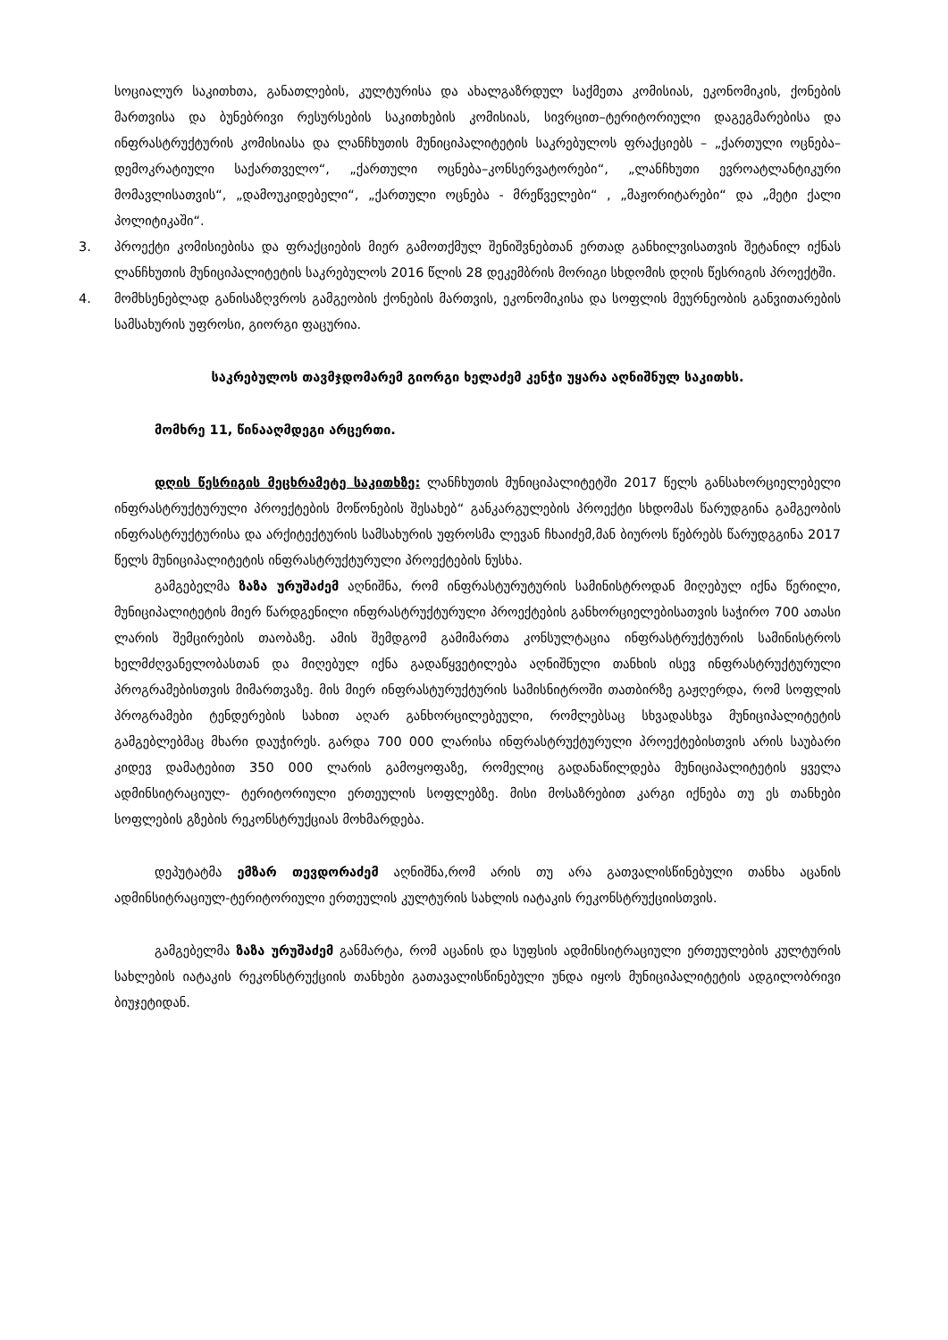სოციალურ საკითხთა, განათლების, კულტურისა და ახალგაზრდულ საქმეთა კომისიას, ეკონომიკის, ქონების მართვისა და ბუნებრივი რესურსების საკითხების კომისიას, სივრცით–ტერიტორიული დაგეგმარებისა და ინფრასტრუქტურის კომისიასა და ლანჩხუთის მუნიციპალიტეტის საკრებულოს ფრაქციებს – „ქართული ოცნება–დემოკრატიული საქართველო“, „ქართული ოცნება–კონსერვატორები“, „ლანჩხუთი ევროატლანტიკური მომავლისათვის“, „დამოუკიდებელი“, „ქართული ოცნება - მრეწველები“ , „მაჟორიტარები“ და „მეტი ქალი პოლიტიკაში“.
3. პროექტი კომისიებისა და ფრაქციების მიერ გამოთქმულ შენიშვნებთან ერთად განხილვისათვის შეტანილ იქნას ლანჩხუთის მუნიციპალიტეტის საკრებულოს 2016 წლის 28 დეკემბრის მორიგი სხდომის დღის წესრიგის პროექტში.
4. მომხსენებლად განისაზღვროს გამგეობის ქონების მართვის, ეკონომიკისა და სოფლის მეურნეობის განვითარების სამსახურის უფროსი, გიორგი ფაცურია.
საკრებულოს თავმჯდომარემ გიორგი ხელაძემ კენჭი უყარა აღნიშნულ საკითხს.
მომხრე 11, წინააღმდეგი არცერთი.
დღის წესრიგის მეცხრამეტე საკითხზე: ლანჩხუთის მუნიციპალიტეტში 2017 წელს განსახორციელებელი ინფრასტრუქტურული პროექტების მოწონების შესახებ“ განკარგულების პროექტი სხდომას წარუდგინა გამგეობის ინფრასტრუქტურისა და არქიტექტურის სამსახურის უფროსმა ლევან ჩხაიძემ,მან ბიუროს წებრებს წარუდგგინა 2017 წელს მუნიციპალიტეტის ინფრასტრუქტურული პროექტების ნუსხა.
გამგებელმა ზაზა ურუშაძემ აღნიშნა, რომ ინფრასტურუტურის სამინისტროდან მიღებულ იქნა წერილი, მუნიციპალიტეტის მიერ წარდგენილი ინფრასტრუქტურული პროექტების განხორციელებისათვის საჭირო 700 ათასი ლარის შემცირების თაობაზე. ამის შემდგომ გამიმართა კონსულტაცია ინფრასტრუქტურის სამინისტროს ხელმძღვანელობასთან და მიღებულ იქნა გადაწყვეტილება აღნიშნული თანხის ისევ ინფრასტრუქტურული პროგრამებისთვის მიმართვაზე. მის მიერ ინფრასტურუქტურის სამისნიტროში თათბირზე გაჟღერდა, რომ სოფლის პროგრამები ტენდერების სახით აღარ განხორცილებეული, რომლებსაც სხვადასხვა მუნიციპალიტეტის გამგებლებმაც მხარი დაუჭირეს. გარდა 700 000 ლარისა ინფრასტრუქტურული პროექტებისთვის არის საუბარი კიდევ დამატებით 350 000 ლარის გამოყოფაზე, რომელიც გადანაწილდება მუნიციპალიტეტის ყველა ადმინსიტრაციულ- ტერიტორიული ერთეულის სოფლებზე. მისი მოსაზრებით კარგი იქნება თუ ეს თანხები სოფლების გზების რეკონსტრუქციას მოხმარდება.
დეპუტატმა ემზარ თევდორაძემ აღნიშნა,რომ არის თუ არა გათვალისწინებული თანხა აცანის ადმინსიტრაციულ-ტერიტორიული ერთეულის კულტურის სახლის იატაკის რეკონსტრუქციისთვის.
გამგებელმა ზაზა ურუშაძემ განმარტა, რომ აცანის და სუფსის ადმინსიტრაციული ერთეულების კულტურის სახლების იატაკის რეკონსტრუქციის თანხები გათავალისწინებული უნდა იყოს მუნიციპალიტეტის ადგილობრივი ბიუჯეტიდან.